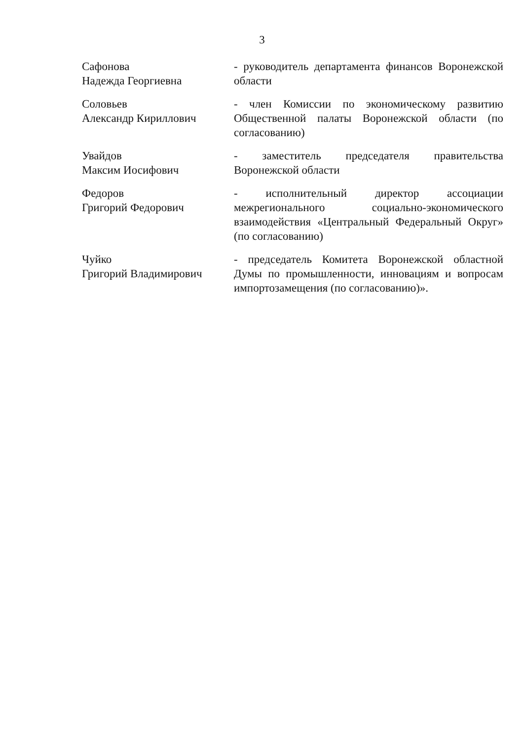3
Сафонова
Надежда Георгиевна
- руководитель департамента финансов Воронежской области
Соловьев
Александр Кириллович
- член Комиссии по экономическому развитию Общественной палаты Воронежской области (по согласованию)
Увайдов
Максим Иосифович
- заместитель председателя правительства Воронежской области
Федоров
Григорий Федорович
- исполнительный директор ассоциации межрегионального социально-экономического взаимодействия «Центральный Федеральный Округ» (по согласованию)
Чуйко
Григорий Владимирович
- председатель Комитета Воронежской областной Думы по промышленности, инновациям и вопросам импортозамещения (по согласованию)».